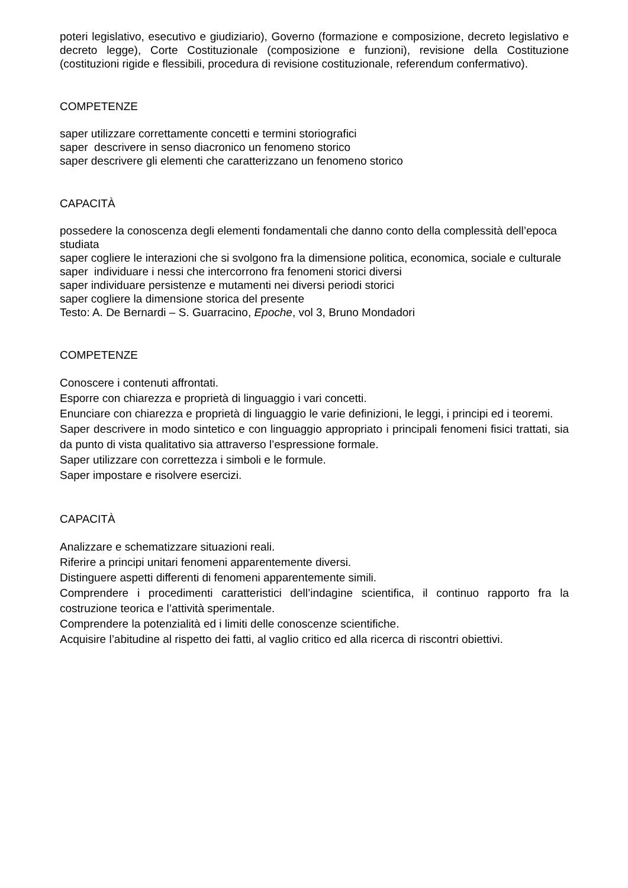poteri legislativo, esecutivo e giudiziario), Governo (formazione e composizione, decreto legislativo e decreto legge), Corte Costituzionale (composizione e funzioni), revisione della Costituzione (costituzioni rigide e flessibili, procedura di revisione costituzionale, referendum confermativo).
COMPETENZE
saper utilizzare correttamente concetti e termini storiografici
saper descrivere in senso diacronico un fenomeno storico
saper descrivere gli elementi che caratterizzano un fenomeno storico
CAPACITÀ
possedere la conoscenza degli elementi fondamentali che danno conto della complessità dell’epoca studiata
saper cogliere le interazioni che si svolgono fra la dimensione politica, economica, sociale e culturale
saper individuare i nessi che intercorrono fra fenomeni storici diversi
saper individuare persistenze e mutamenti nei diversi periodi storici
saper cogliere la dimensione storica del presente
Testo: A. De Bernardi – S. Guarracino, Epoche, vol 3, Bruno Mondadori
COMPETENZE
Conoscere i contenuti affrontati.
Esporre con chiarezza e proprietà di linguaggio i vari concetti.
Enunciare con chiarezza e proprietà di linguaggio le varie definizioni, le leggi, i principi ed i teoremi.
Saper descrivere in modo sintetico e con linguaggio appropriato i principali fenomeni fisici trattati, sia da punto di vista qualitativo sia attraverso l’espressione formale.
Saper utilizzare con correttezza i simboli e le formule.
Saper impostare e risolvere esercizi.
CAPACITÀ
Analizzare e schematizzare situazioni reali.
Riferire a principi unitari fenomeni apparentemente diversi.
Distinguere aspetti differenti di fenomeni apparentemente simili.
Comprendere i procedimenti caratteristici dell’indagine scientifica, il continuo rapporto fra la costruzione teorica e l’attività sperimentale.
Comprendere la potenzialità ed i limiti delle conoscenze scientifiche.
Acquisire l’abitudine al rispetto dei fatti, al vaglio critico ed alla ricerca di riscontri obiettivi.